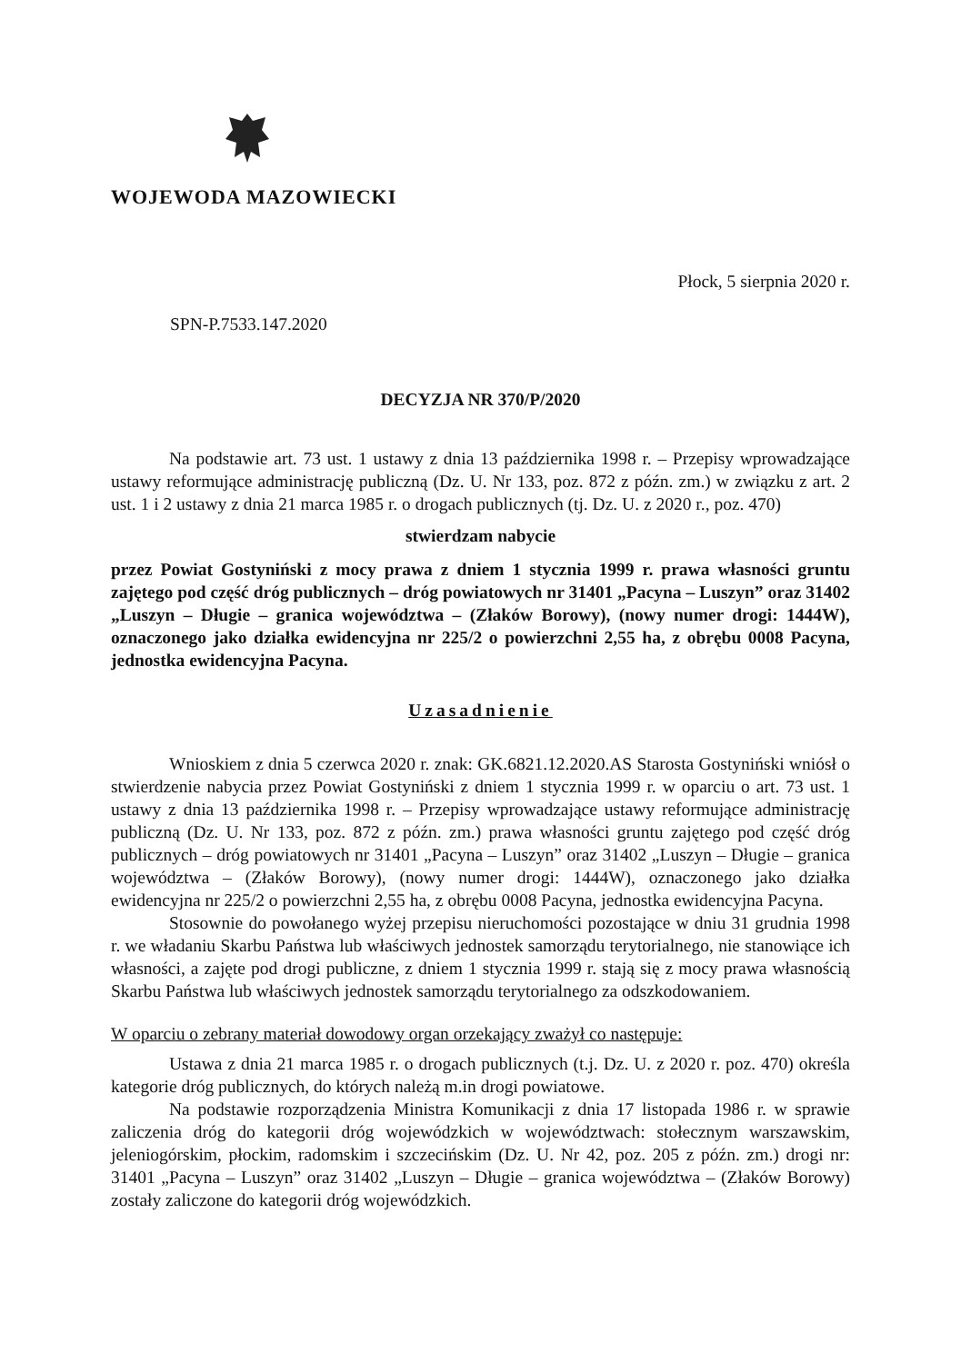WOJEWODA MAZOWIECKI
Płock, 5 sierpnia 2020 r.
SPN-P.7533.147.2020
DECYZJA NR 370/P/2020
Na podstawie art. 73 ust. 1 ustawy z dnia 13 października 1998 r. – Przepisy wprowadzające ustawy reformujące administrację publiczną (Dz. U. Nr 133, poz. 872 z późn. zm.) w związku z art. 2 ust. 1 i 2 ustawy z dnia 21 marca 1985 r. o drogach publicznych (tj. Dz. U. z 2020 r., poz. 470)
stwierdzam nabycie
przez Powiat Gostyniński z mocy prawa z dniem 1 stycznia 1999 r. prawa własności gruntu zajętego pod część dróg publicznych – dróg powiatowych nr 31401 „Pacyna – Luszyn” oraz 31402 „Luszyn – Długie – granica województwa – (Złaków Borowy), (nowy numer drogi: 1444W), oznaczonego jako działka ewidencyjna nr 225/2 o powierzchni 2,55 ha, z obrębu 0008 Pacyna, jednostka ewidencyjna Pacyna.
Uzasadnienie
Wnioskiem z dnia 5 czerwca 2020 r. znak: GK.6821.12.2020.AS Starosta Gostyniński wniósł o stwierdzenie nabycia przez Powiat Gostyniński z dniem 1 stycznia 1999 r. w oparciu o art. 73 ust. 1 ustawy z dnia 13 października 1998 r. – Przepisy wprowadzające ustawy reformujące administrację publiczną (Dz. U. Nr 133, poz. 872 z późn. zm.) prawa własności gruntu zajętego pod część dróg publicznych – dróg powiatowych nr 31401 „Pacyna – Luszyn” oraz 31402 „Luszyn – Długie – granica województwa – (Złaków Borowy), (nowy numer drogi: 1444W), oznaczonego jako działka ewidencyjna nr 225/2 o powierzchni 2,55 ha, z obrębu 0008 Pacyna, jednostka ewidencyjna Pacyna.
Stosownie do powołanego wyżej przepisu nieruchomości pozostające w dniu 31 grudnia 1998 r. we władaniu Skarbu Państwa lub właściwych jednostek samorządu terytorialnego, nie stanowiące ich własności, a zajęte pod drogi publiczne, z dniem 1 stycznia 1999 r. stają się z mocy prawa własnością Skarbu Państwa lub właściwych jednostek samorządu terytorialnego za odszkodowaniem.
W oparciu o zebrany materiał dowodowy organ orzekający zważył co następuje:
Ustawa z dnia 21 marca 1985 r. o drogach publicznych (t.j. Dz. U. z 2020 r. poz. 470) określa kategorie dróg publicznych, do których należą m.in drogi powiatowe.
Na podstawie rozporządzenia Ministra Komunikacji z dnia 17 listopada 1986 r. w sprawie zaliczenia dróg do kategorii dróg wojewódzkich w województwach: stołecznym warszawskim, jeleniogórskim, płockim, radomskim i szczecińskim (Dz. U. Nr 42, poz. 205 z późn. zm.) drogi nr: 31401 „Pacyna – Luszyn” oraz 31402 „Luszyn – Długie – granica województwa – (Złaków Borowy) zostały zaliczone do kategorii dróg wojewódzkich.